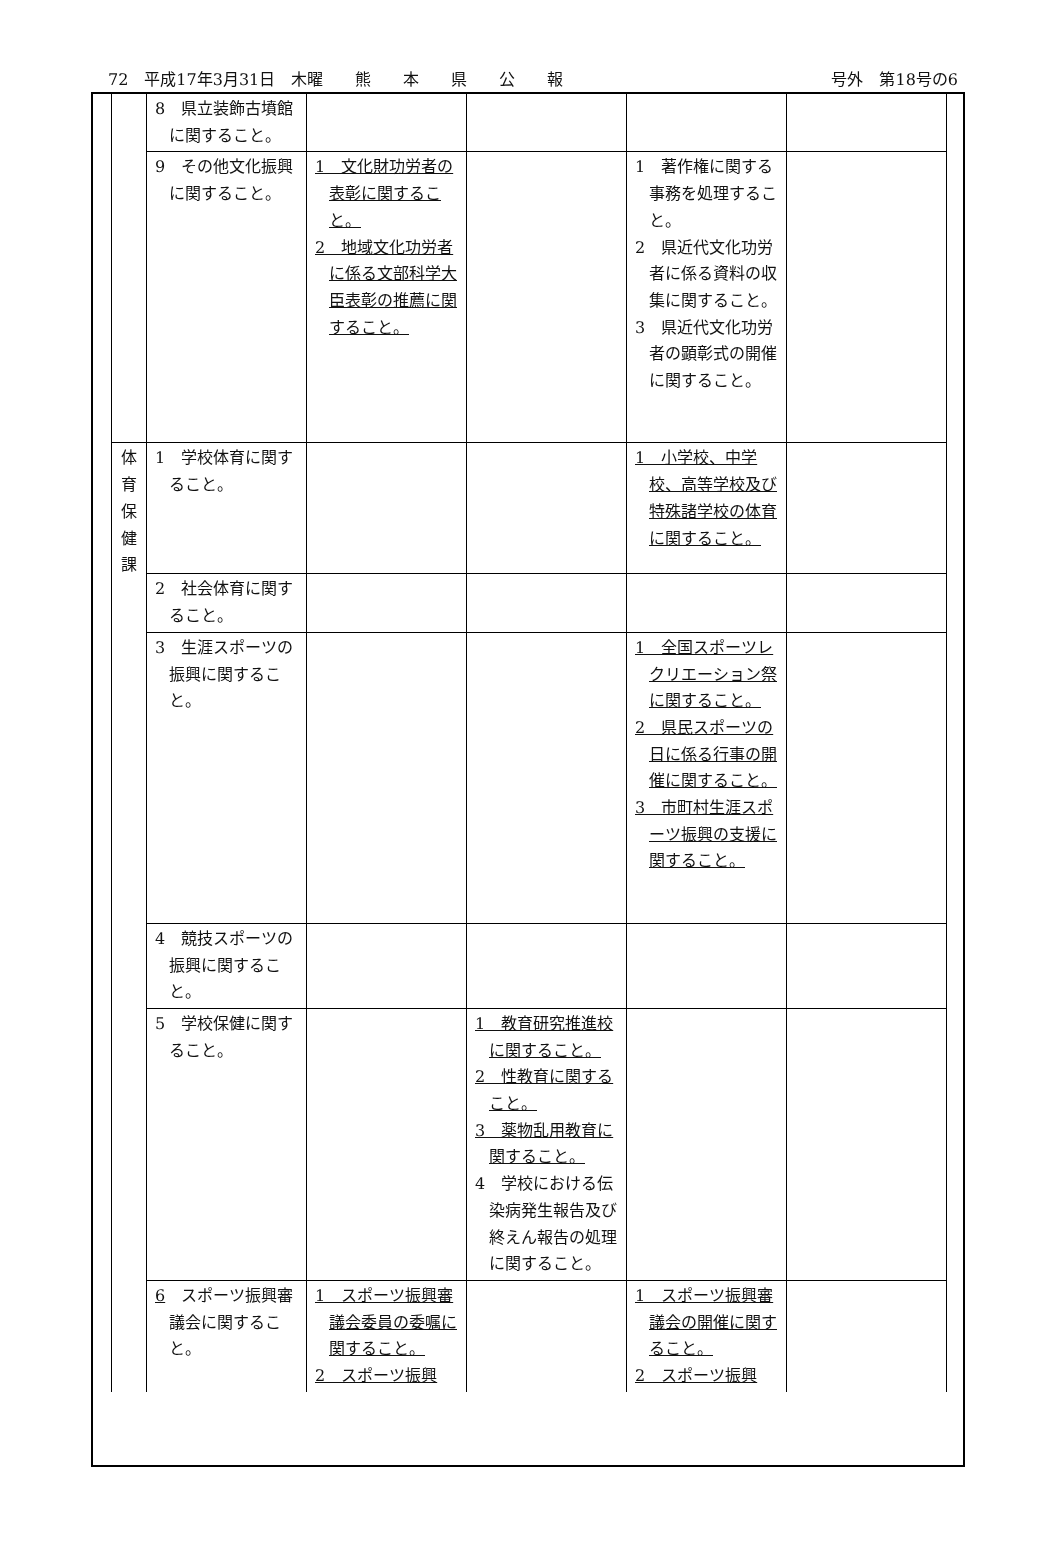72　平成17年3月31日　木曜　　熊　　本　　県　　公　　報 号外　第18号の6
| | 8 県立装飾古墳館に関すること。 | | | | |
| | 9 その他文化振興に関すること。 | 1 文化財功労者の表彰に関すること。 2 地域文化功労者に係る文部科学大臣表彰の推薦に関すること。 | | 1 著作権に関する事務を処理すること。 2 県近代文化功労者に係る資料の収集に関すること。 3 県近代文化功労者の顕彰式の開催に関すること。 | |
| 体 育 保 健 課 | 1 学校体育に関すること。 | | | 1 小学校、中学校、高等学校及び特殊諸学校の体育に関すること。 | |
| | 2 社会体育に関すること。 | | | | |
| | 3 生涯スポーツの振興に関すること。 | | | 1 全国スポーツレクリエーション祭に関すること。 2 県民スポーツの日に係る行事の開催に関すること。 3 市町村生涯スポーツ振興の支援に関すること。 | |
| | 4 競技スポーツの振興に関すること。 | | | | |
| | 5 学校保健に関すること。 | | 1 教育研究推進校に関すること。 2 性教育に関すること。 3 薬物乱用教育に関すること。 4 学校における伝染病発生報告及び終えん報告の処理に関すること。 | | |
| | 6 スポーツ振興審議会に関すること。 | 1 スポーツ振興審議会委員の委嘱に関すること。 2 スポーツ振興 | | 1 スポーツ振興審議会の開催に関すること。 2 スポーツ振興 | |